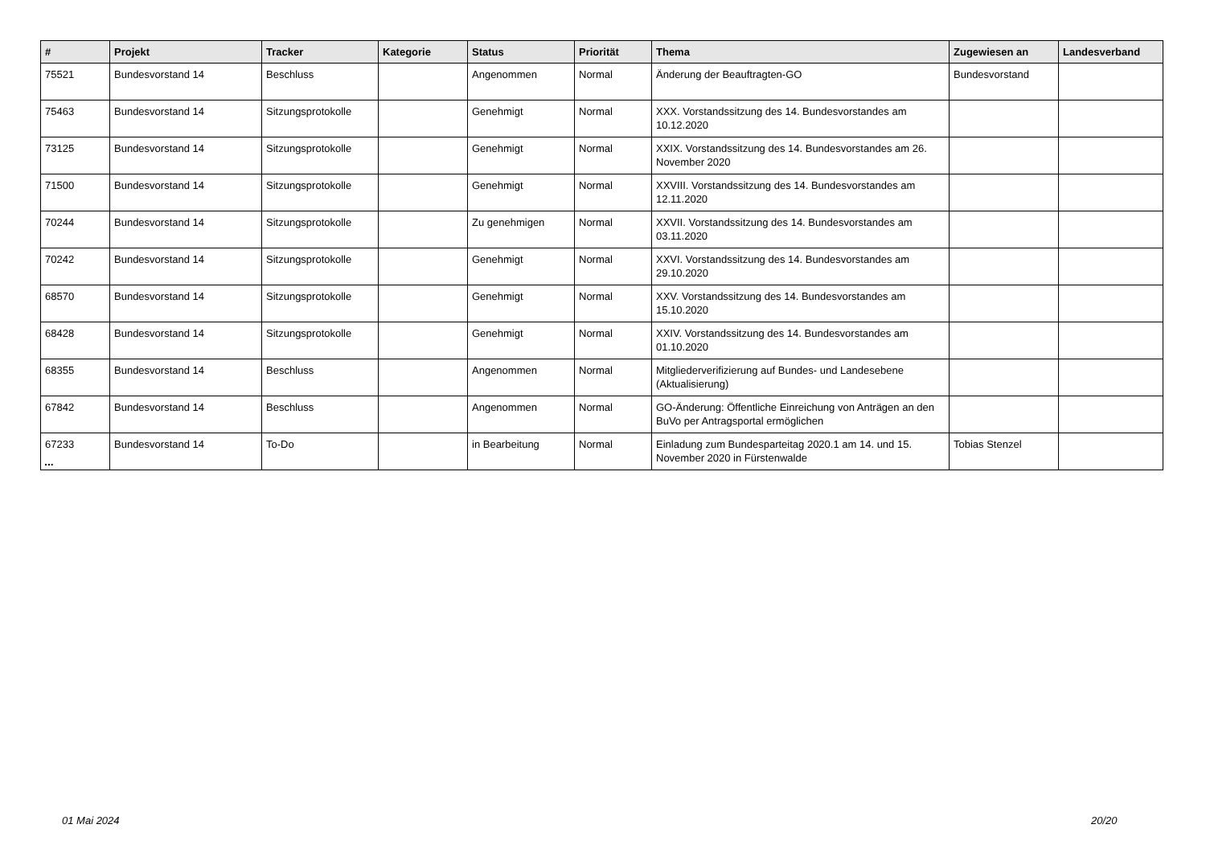| # | Projekt | Tracker | Kategorie | Status | Priorität | Thema | Zugewiesen an | Landesverband |
| --- | --- | --- | --- | --- | --- | --- | --- | --- |
| 75521 | Bundesvorstand 14 | Beschluss | | Angenommen | Normal | Änderung der Beauftragten-GO | Bundesvorstand | |
| 75463 | Bundesvorstand 14 | Sitzungsprotokolle | | Genehmigt | Normal | XXX. Vorstandssitzung des 14. Bundesvorstandes am 10.12.2020 | | |
| 73125 | Bundesvorstand 14 | Sitzungsprotokolle | | Genehmigt | Normal | XXIX. Vorstandssitzung des 14. Bundesvorstandes am 26. November 2020 | | |
| 71500 | Bundesvorstand 14 | Sitzungsprotokolle | | Genehmigt | Normal | XXVIII. Vorstandssitzung des 14. Bundesvorstandes am 12.11.2020 | | |
| 70244 | Bundesvorstand 14 | Sitzungsprotokolle | | Zu genehmigen | Normal | XXVII. Vorstandssitzung des 14. Bundesvorstandes am 03.11.2020 | | |
| 70242 | Bundesvorstand 14 | Sitzungsprotokolle | | Genehmigt | Normal | XXVI. Vorstandssitzung des 14. Bundesvorstandes am 29.10.2020 | | |
| 68570 | Bundesvorstand 14 | Sitzungsprotokolle | | Genehmigt | Normal | XXV. Vorstandssitzung des 14. Bundesvorstandes am 15.10.2020 | | |
| 68428 | Bundesvorstand 14 | Sitzungsprotokolle | | Genehmigt | Normal | XXIV. Vorstandssitzung des 14. Bundesvorstandes am 01.10.2020 | | |
| 68355 | Bundesvorstand 14 | Beschluss | | Angenommen | Normal | Mitgliederverifizierung auf Bundes- und Landesebene (Aktualisierung) | | |
| 67842 | Bundesvorstand 14 | Beschluss | | Angenommen | Normal | GO-Änderung: Öffentliche Einreichung von Anträgen an den BuVo per Antragsportal ermöglichen | | |
| 67233 | Bundesvorstand 14 | To-Do | | in Bearbeitung | Normal | Einladung zum Bundesparteitag 2020.1 am 14. und 15. November 2020 in Fürstenwalde | Tobias Stenzel | |
...
01 Mai 2024 20/20